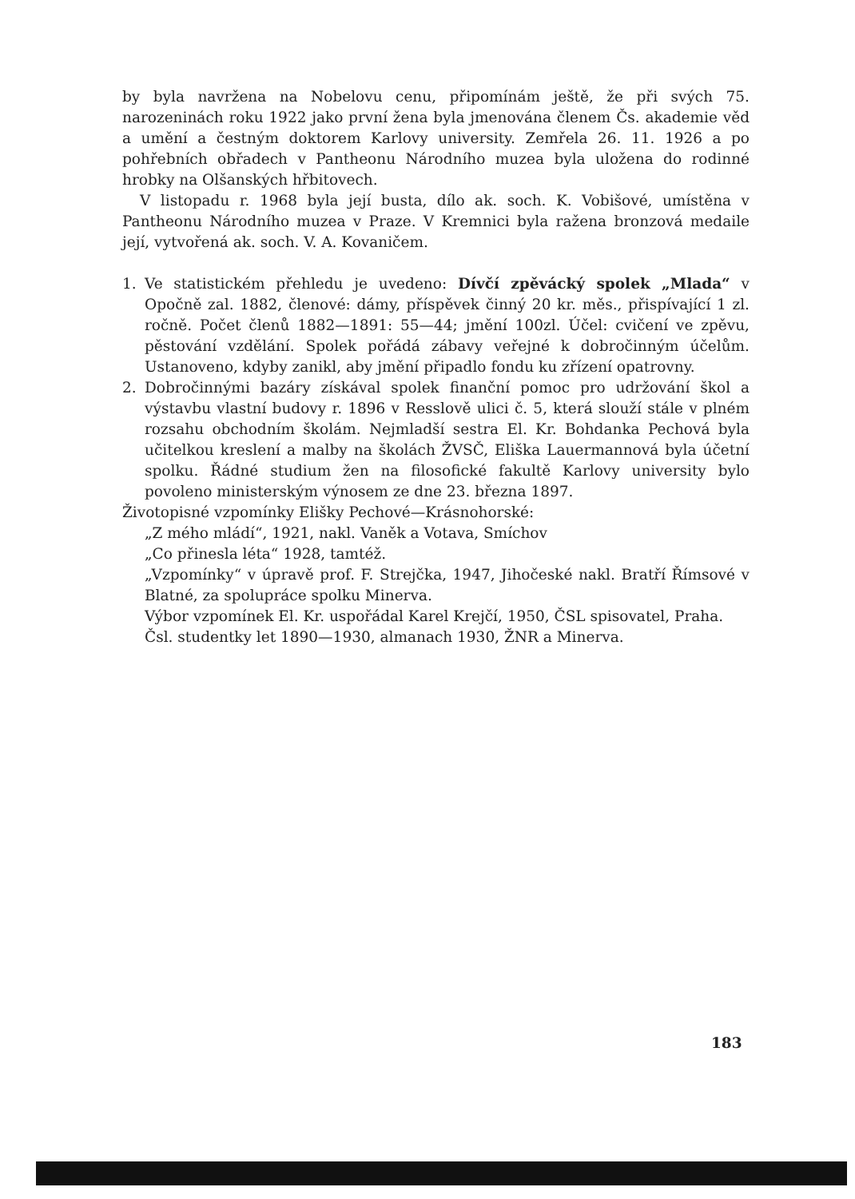by byla navržena na Nobelovu cenu, připomínám ještě, že při svých 75. narozeninách roku 1922 jako první žena byla jmenována členem Čs. akademie věd a umění a čestným doktorem Karlovy university. Zemřela 26. 11. 1926 a po pohřebních obřadech v Pantheonu Národního muzea byla uložena do rodinné hrobky na Olšanských hřbitovech.
V listopadu r. 1968 byla její busta, dílo ak. soch. K. Vobišové, umístěna v Pantheonu Národního muzea v Praze. V Kremnici byla ražena bronzová medaile její, vytvořená ak. soch. V. A. Kovaničem.
1. Ve statistickém přehledu je uvedeno: Dívčí zpěvácký spolek „Mlada“ v Opočně zal. 1882, členové: dámy, příspěvek činný 20 kr. měs., přispívající 1 zl. ročně. Počet členů 1882—1891: 55—44; jmění 100zl. Účel: cvičení ve zpěvu, pěstování vzdělání. Spolek pořádá zábavy veřejné k dobročinným účelům. Ustanoveno, kdyby zanikl, aby jmění připadlo fondu ku zřízení opatrovny.
2. Dobročinnými bazáry získával spolek finanční pomoc pro udržování škol a výstavbu vlastní budovy r. 1896 v Resslově ulici č. 5, která slouží stále v plném rozsahu obchodním školám. Nejmladší sestra El. Kr. Bohdanka Pechová byla učitelkou kreslení a malby na školách ŽVSČ, Eliška Lauermannová byla účetní spolku. Řádné studium žen na filosofické fakultě Karlovy university bylo povoleno ministerským výnosem ze dne 23. března 1897.
Životopisné vzpomínky Elišky Pechové—Krásnohorské:
„Z mého mládí“, 1921, nakl. Vaněk a Votava, Smíchov
„Co přinesla léta“ 1928, tamtéž.
„Vzpomínky“ v úpravě prof. F. Strejčka, 1947, Jihočeské nakl. Bratří Římsové v Blatné, za spolupráce spolku Minerva.
Výbor vzpomínek El. Kr. uspořádal Karel Krejčí, 1950, ČSL spisovatel, Praha.
Čsl. studentky let 1890—1930, almanach 1930, ŽNR a Minerva.
183